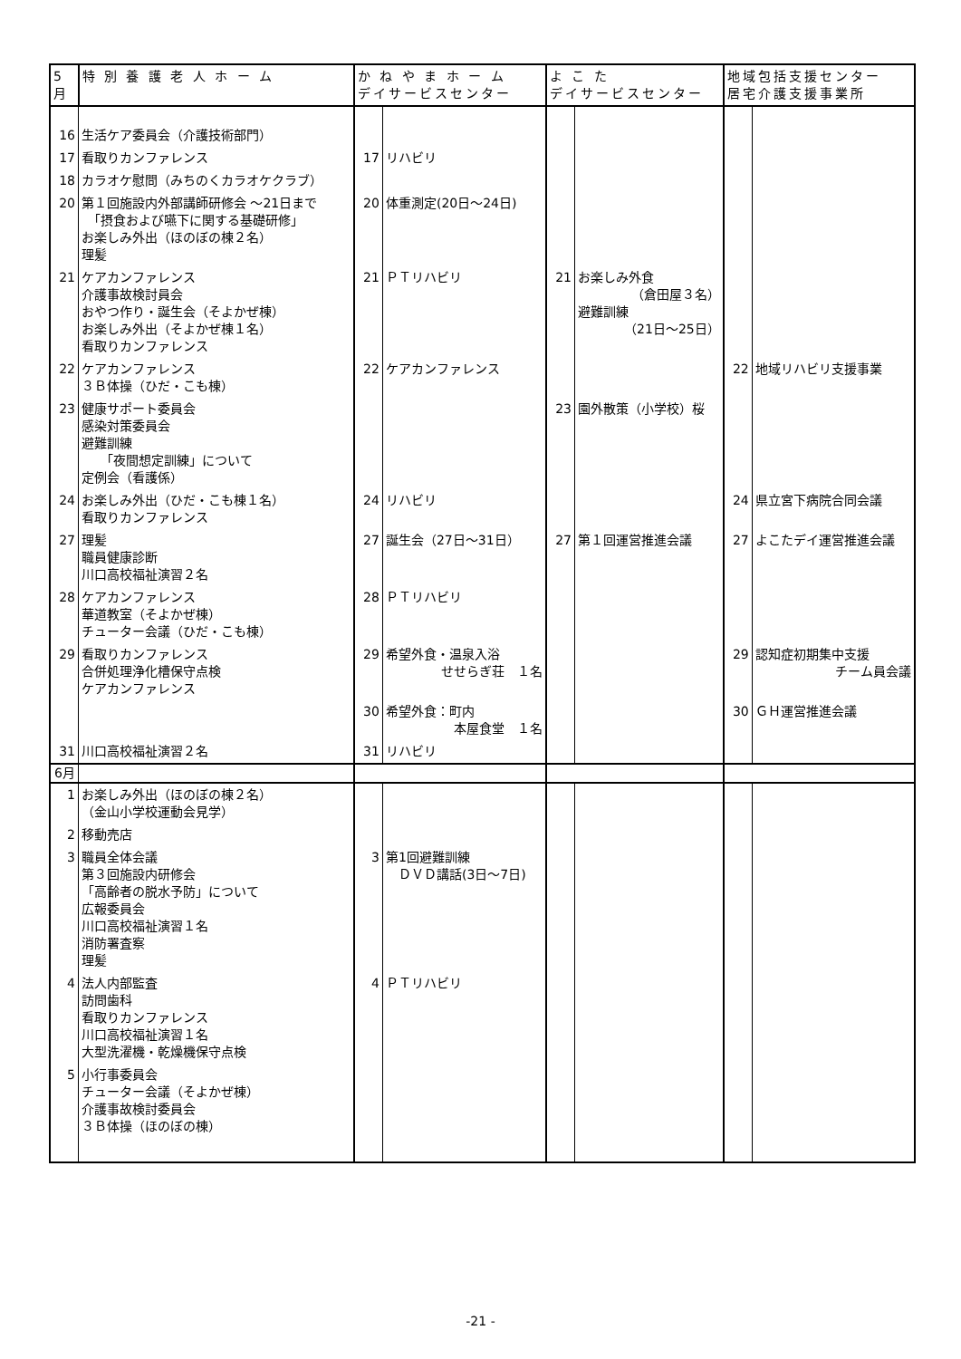| 5月 | 特 別 養 護 老 人 ホ ー ム | か ね や ま ホ ー ム デイサービスセンター | | よ こ た デイサービスセンター | | 地域包括支援センター 居宅介護支援事業所 | |
| --- | --- | --- | --- | --- | --- | --- | --- |
| 16 | 生活ケア委員会（介護技術部門） | | | | | | |
| 17 | 看取りカンファレンス | 17 | リハビリ | | | | |
| 18 | カラオケ慰問（みちのくカラオケクラブ） | | | | | | |
| 20 | 第１回施設内外部講師研修会 ～21日まで 「摂食および嚥下に関する基礎研修」 お楽しみ外出（ほのぼの棟２名） 理髪 | 20 | 体重測定(20日～24日) | | | | |
| 21 | ケアカンファレンス 介護事故検討員会 おやつ作り・誕生会（そよかぜ棟） お楽しみ外出（そよかぜ棟１名） 看取りカンファレンス | 21 | ＰＴリハビリ | 21 | お楽しみ外食 （倉田屋３名） 避難訓練 （21日～25日） | | |
| 22 | ケアカンファレンス ３Ｂ体操（ひだ・こも棟） | 22 | ケアカンファレンス | | | 22 | 地域リハビリ支援事業 |
| 23 | 健康サポート委員会 感染対策委員会 避難訓練 「夜間想定訓練」について 定例会（看護係） | | | 23 | 園外散策（小学校）桜 | | |
| 24 | お楽しみ外出（ひだ・こも棟１名） 看取りカンファレンス | 24 | リハビリ | | | 24 | 県立宮下病院合同会議 |
| 27 | 理髪 職員健康診断 川口高校福祉演習２名 | 27 | 誕生会（27日～31日） | 27 | 第１回運営推進会議 | 27 | よこたデイ運営推進会議 |
| 28 | ケアカンファレンス 華道教室（そよかぜ棟） チューター会議（ひだ・こも棟） | 28 | ＰＴリハビリ | | | | |
| 29 | 看取りカンファレンス 合併処理浄化槽保守点検 ケアカンファレンス | 29 | 希望外食・温泉入浴 せせらぎ荘 １名 | | | 29 | 認知症初期集中支援 チーム員会議 |
| | | 30 | 希望外食：町内 本屋食堂 １名 | | | 30 | ＧＨ運営推進会議 |
| 31 | 川口高校福祉演習２名 | 31 | リハビリ | | | | |
| 6月 | | | | | | | |
| 1 | お楽しみ外出（ほのぼの棟２名） （金山小学校運動会見学） | | | | | | |
| 2 | 移動売店 | | | | | | |
| 3 | 職員全体会議 第３回施設内研修会 「高齢者の脱水予防」について 広報委員会 川口高校福祉演習１名 消防署査察 理髪 | 3 | 第1回避難訓練 ＤＶＤ講話(3日～7日) | | | | |
| 4 | 法人内部監査 訪問歯科 看取りカンファレンス 川口高校福祉演習１名 大型洗濯機・乾燥機保守点検 | 4 | ＰＴリハビリ | | | | |
| 5 | 小行事委員会 チューター会議（そよかぜ棟） 介護事故検討委員会 ３Ｂ体操（ほのぼの棟） | | | | | | |
-21 -